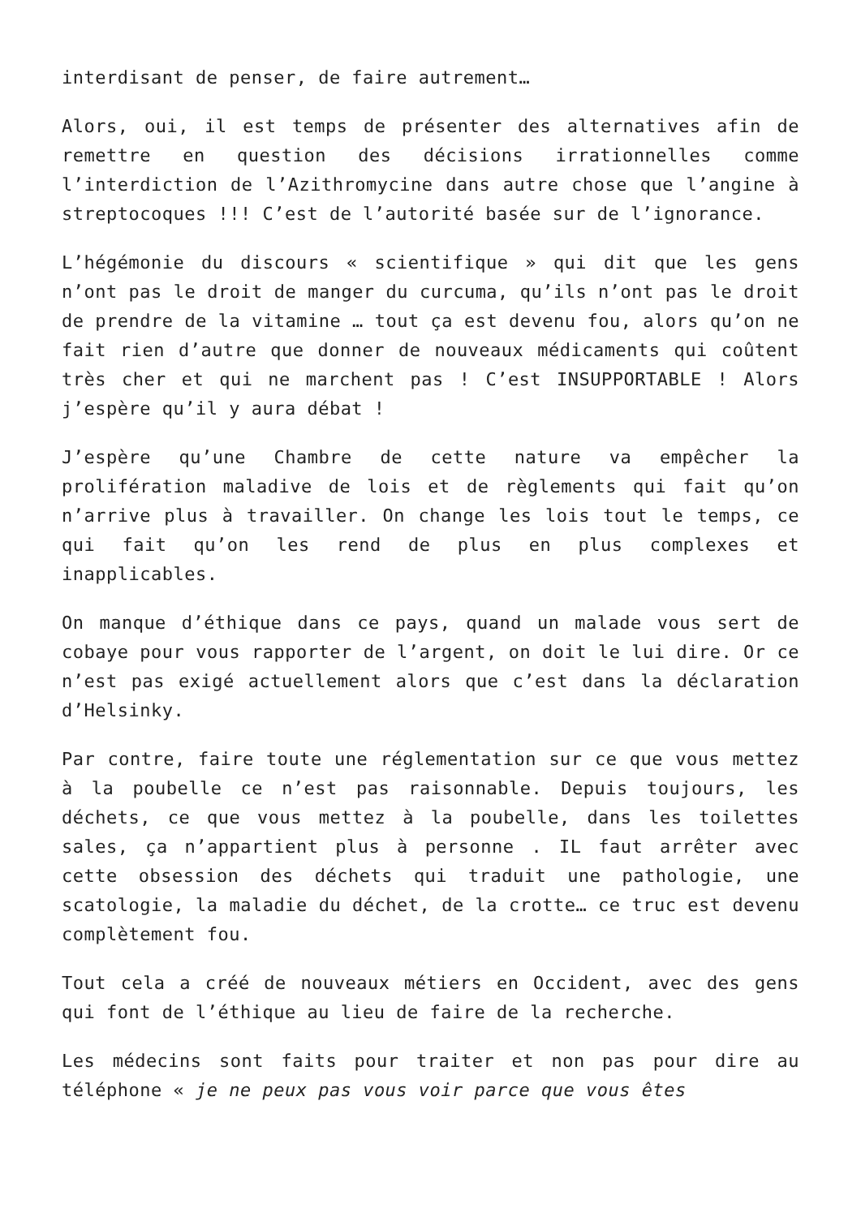interdisant de penser, de faire autrement…
Alors, oui, il est temps de présenter des alternatives afin de remettre en question des décisions irrationnelles comme l’interdiction de l’Azithromycine dans autre chose que l’angine à streptocoques !!! C’est de l’autorité basée sur de l’ignorance.
L’hégémonie du discours « scientifique » qui dit que les gens n’ont pas le droit de manger du curcuma, qu’ils n’ont pas le droit de prendre de la vitamine … tout ça est devenu fou, alors qu’on ne fait rien d’autre que donner de nouveaux médicaments qui coûtent très cher et qui ne marchent pas ! C’est INSUPPORTABLE ! Alors j’espère qu’il y aura débat !
J’espère qu’une Chambre de cette nature va empêcher la prolifération maladive de lois et de règlements qui fait qu’on n’arrive plus à travailler. On change les lois tout le temps, ce qui fait qu’on les rend de plus en plus complexes et inapplicables.
On manque d’éthique dans ce pays, quand un malade vous sert de cobaye pour vous rapporter de l’argent, on doit le lui dire. Or ce n’est pas exigé actuellement alors que c’est dans la déclaration d’Helsinky.
Par contre, faire toute une réglementation sur ce que vous mettez à la poubelle ce n’est pas raisonnable. Depuis toujours, les déchets, ce que vous mettez à la poubelle, dans les toilettes sales, ça n’appartient plus à personne . IL faut arrêter avec cette obsession des déchets qui traduit une pathologie, une scatologie, la maladie du déchet, de la crotte… ce truc est devenu complètement fou.
Tout cela a créé de nouveaux métiers en Occident, avec des gens qui font de l’éthique au lieu de faire de la recherche.
Les médecins sont faits pour traiter et non pas pour dire au téléphone « je ne peux pas vous voir parce que vous êtes